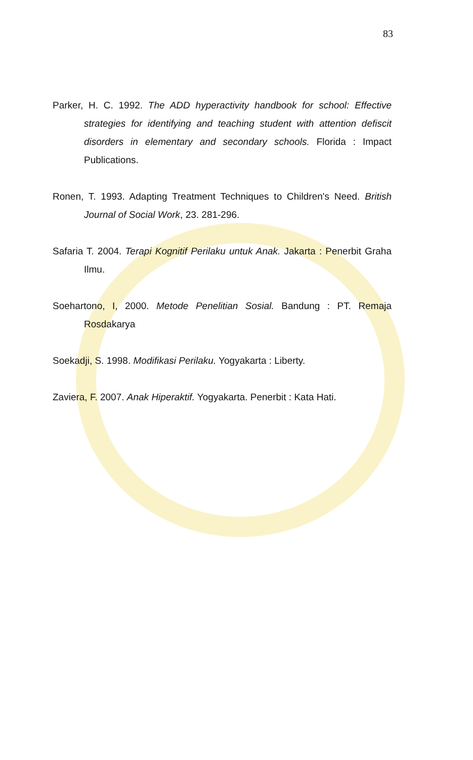83
Parker, H. C. 1992. The ADD hyperactivity handbook for school: Effective strategies for identifying and teaching student with attention defiscit disorders in elementary and secondary schools. Florida : Impact Publications.
Ronen, T. 1993. Adapting Treatment Techniques to Children's Need. British Journal of Social Work, 23. 281-296.
Safaria T. 2004. Terapi Kognitif Perilaku untuk Anak. Jakarta : Penerbit Graha Ilmu.
Soehartono, I, 2000. Metode Penelitian Sosial. Bandung : PT. Remaja Rosdakarya
Soekadji, S. 1998. Modifikasi Perilaku. Yogyakarta : Liberty.
Zaviera, F. 2007. Anak Hiperaktif. Yogyakarta. Penerbit : Kata Hati.